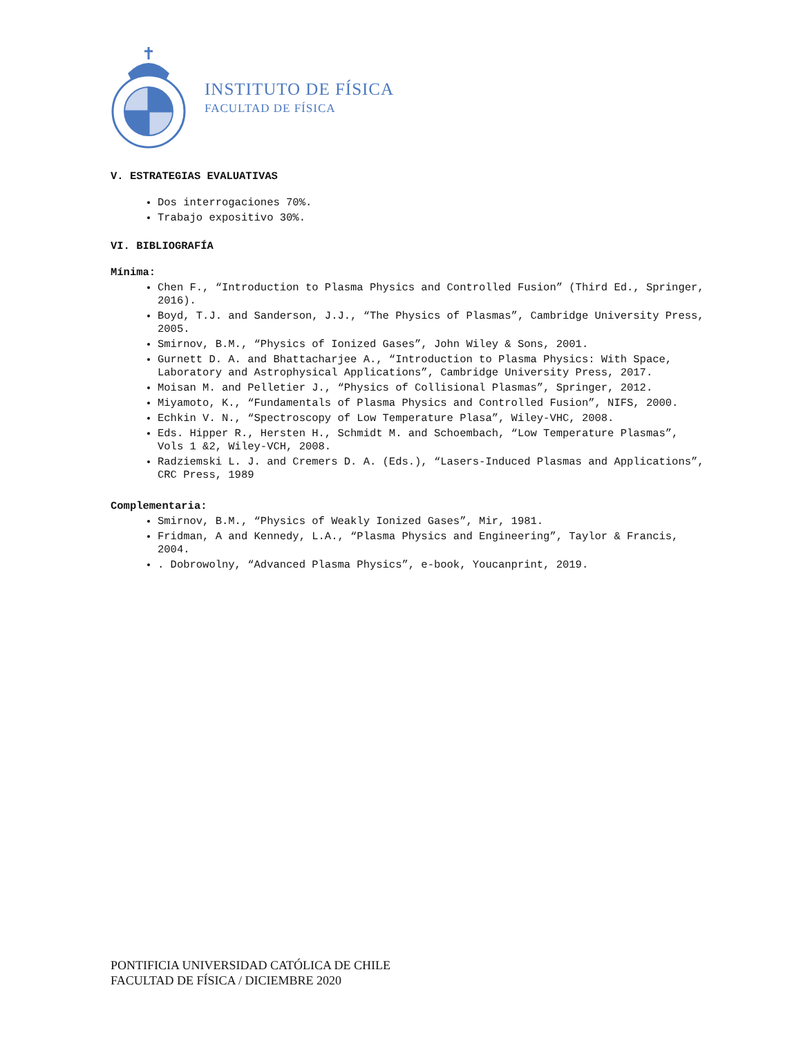INSTITUTO DE FÍSICA
FACULTAD DE FÍSICA
V. ESTRATEGIAS EVALUATIVAS
Dos interrogaciones 70%.
Trabajo expositivo 30%.
VI. BIBLIOGRAFÍA
Mínima:
Chen F., “Introduction to Plasma Physics and Controlled Fusion” (Third Ed., Springer, 2016).
Boyd, T.J. and Sanderson, J.J., “The Physics of Plasmas”, Cambridge University Press, 2005.
Smirnov, B.M., “Physics of Ionized Gases”, John Wiley & Sons, 2001.
Gurnett D. A. and Bhattacharjee A., “Introduction to Plasma Physics: With Space, Laboratory and Astrophysical Applications”, Cambridge University Press, 2017.
Moisan M. and Pelletier J., “Physics of Collisional Plasmas”, Springer, 2012.
Miyamoto, K., “Fundamentals of Plasma Physics and Controlled Fusion”, NIFS, 2000.
Echkin V. N., “Spectroscopy of Low Temperature Plasa”, Wiley-VHC, 2008.
Eds. Hipper R., Hersten H., Schmidt M. and Schoembach, “Low Temperature Plasmas”, Vols 1 &2, Wiley-VCH, 2008.
Radziemski L. J. and Cremers D. A. (Eds.), “Lasers-Induced Plasmas and Applications”, CRC Press, 1989
Complementaria:
Smirnov, B.M., “Physics of Weakly Ionized Gases”, Mir, 1981.
Fridman, A and Kennedy, L.A., “Plasma Physics and Engineering”, Taylor & Francis, 2004.
. Dobrowolny, “Advanced Plasma Physics”, e-book, Youcanprint, 2019.
PONTIFICIA UNIVERSIDAD CATÓLICA DE CHILE
FACULTAD DE FÍSICA / DICIEMBRE 2020